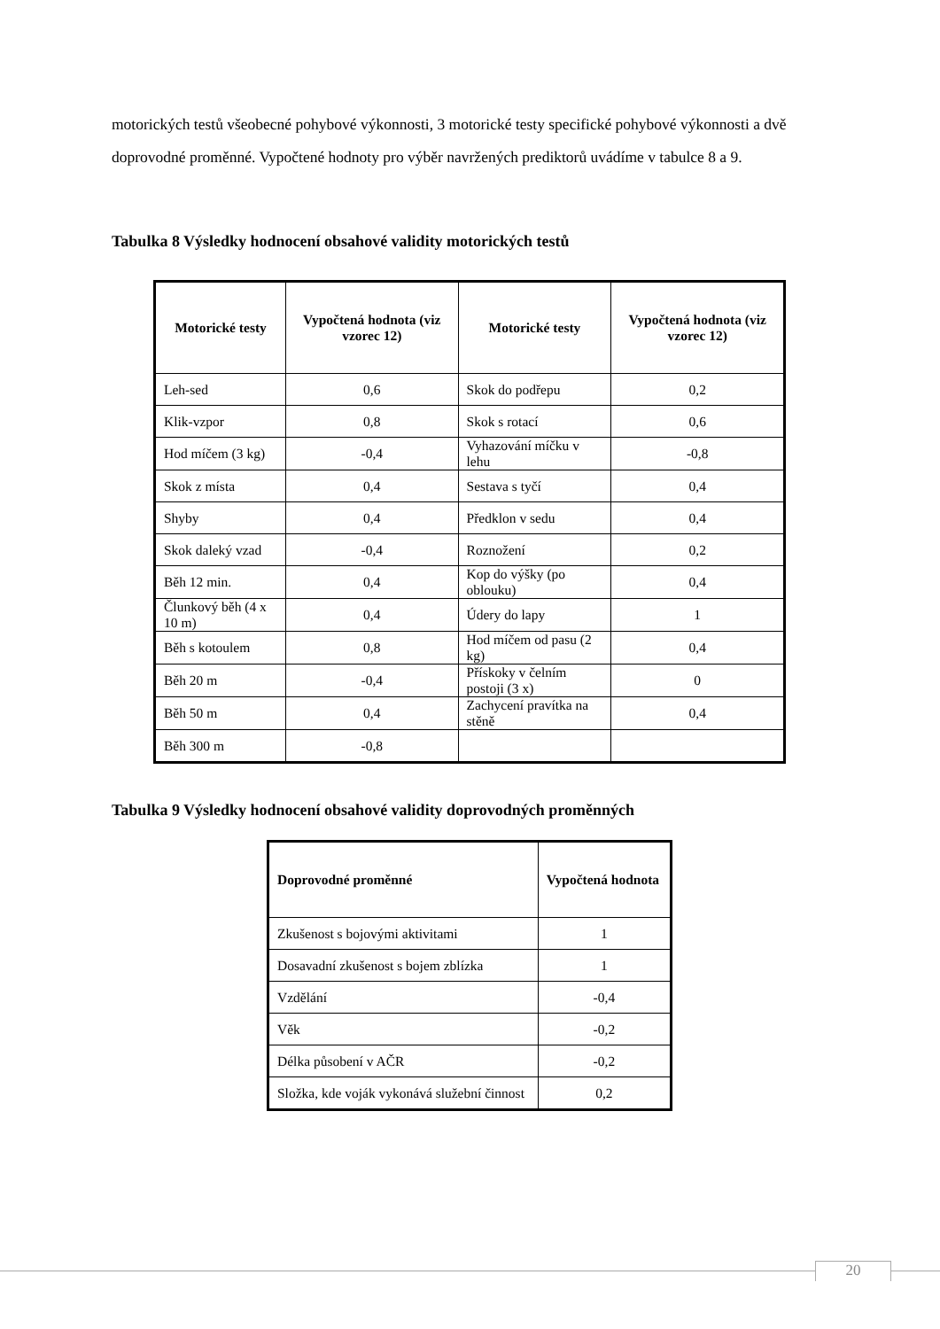motorických testů všeobecné pohybové výkonnosti, 3 motorické testy specifické pohybové výkonnosti a dvě doprovodné proměnné. Vypočtené hodnoty pro výběr navržených prediktorů uvádíme v tabulce 8 a 9.
Tabulka 8 Výsledky hodnocení obsahové validity motorických testů
| Motorické testy | Vypočtená hodnota (viz vzorec 12) | Motorické testy | Vypočtená hodnota (viz vzorec 12) |
| --- | --- | --- | --- |
| Leh-sed | 0,6 | Skok do podřepu | 0,2 |
| Klik-vzpor | 0,8 | Skok s rotací | 0,6 |
| Hod míčem (3 kg) | -0,4 | Vyhazování míčku v lehu | -0,8 |
| Skok z místa | 0,4 | Sestava s tyčí | 0,4 |
| Shyby | 0,4 | Předklon v sedu | 0,4 |
| Skok daleký vzad | -0,4 | Roznožení | 0,2 |
| Běh 12 min. | 0,4 | Kop do výšky (po oblouku) | 0,4 |
| Člunkový běh (4 x 10 m) | 0,4 | Údery do lapy | 1 |
| Běh s kotoulem | 0,8 | Hod míčem od pasu (2 kg) | 0,4 |
| Běh 20 m | -0,4 | Přískoky v čelním postoji (3 x) | 0 |
| Běh 50 m | 0,4 | Zachycení pravítka na stěně | 0,4 |
| Běh 300 m | -0,8 | | |
Tabulka 9 Výsledky hodnocení obsahové validity doprovodných proměnných
| Doprovodné proměnné | Vypočtená hodnota |
| --- | --- |
| Zkušenost s bojovými aktivitami | 1 |
| Dosavadní zkušenost s bojem zblízka | 1 |
| Vzdělání | -0,4 |
| Věk | -0,2 |
| Délka působení v AČR | -0,2 |
| Složka, kde voják vykonává služební činnost | 0,2 |
20